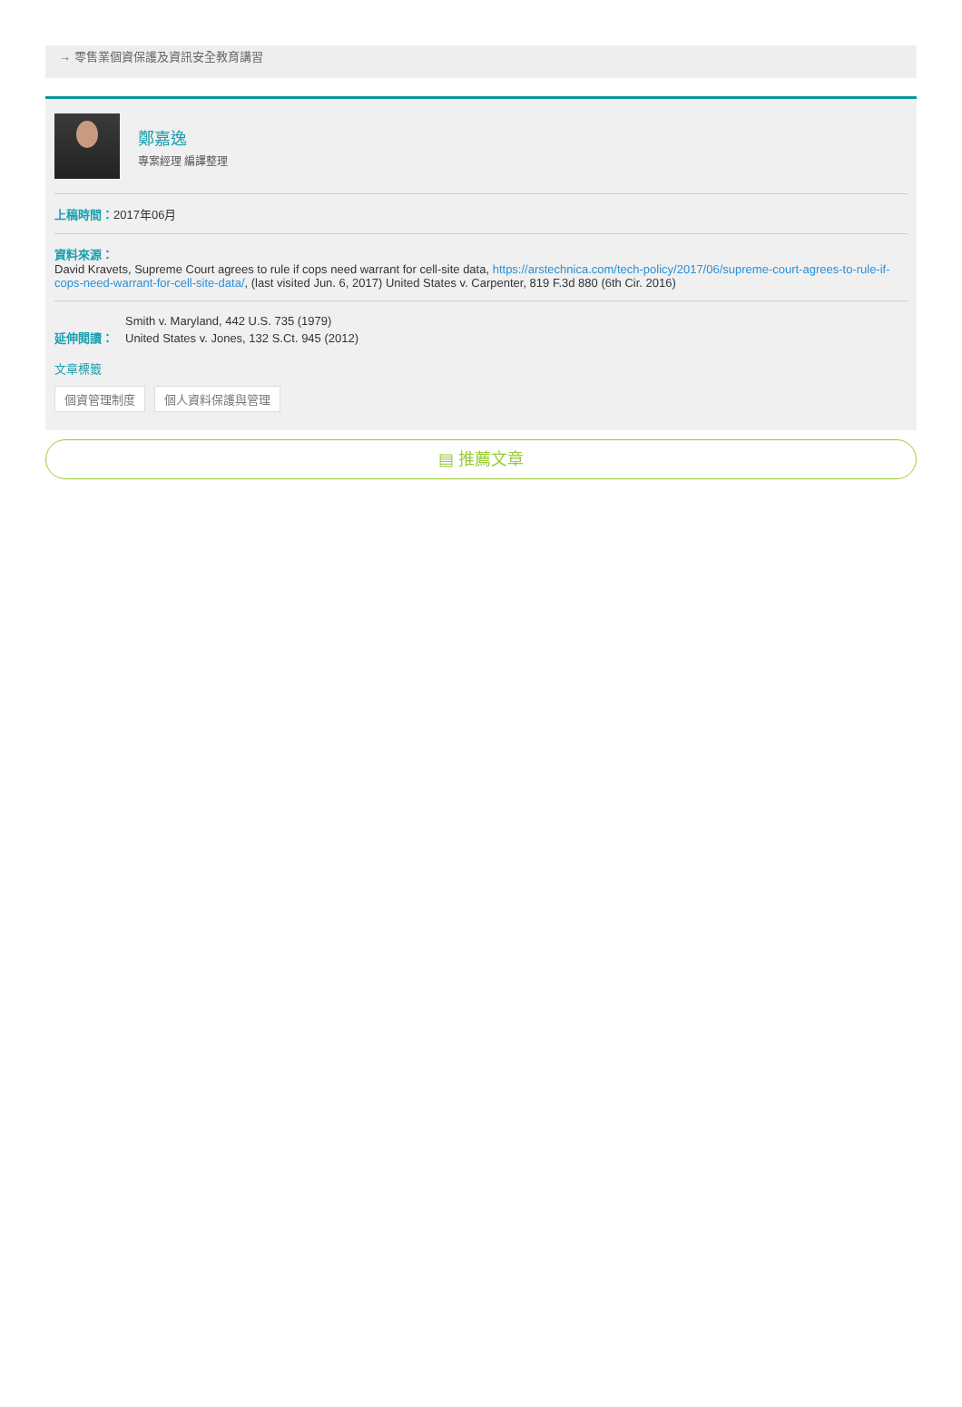→ 零售業個資保護及資訊安全教育講習
鄭嘉逸
專案經理 編譯整理
上稿時間：2017年06月
資料來源：
David Kravets, Supreme Court agrees to rule if cops need warrant for cell-site data, https://arstechnica.com/tech-policy/2017/06/supreme-court-agrees-to-rule-if-cops-need-warrant-for-cell-site-data/, (last visited Jun. 6, 2017) United States v. Carpenter, 819 F.3d 880 (6th Cir. 2016)
延伸閱讀：
Smith v. Maryland, 442 U.S. 735 (1979)
United States v. Jones, 132 S.Ct. 945 (2012)
文章標籤
個資管理制度 個人資料保護與管理
▤ 推薦文章